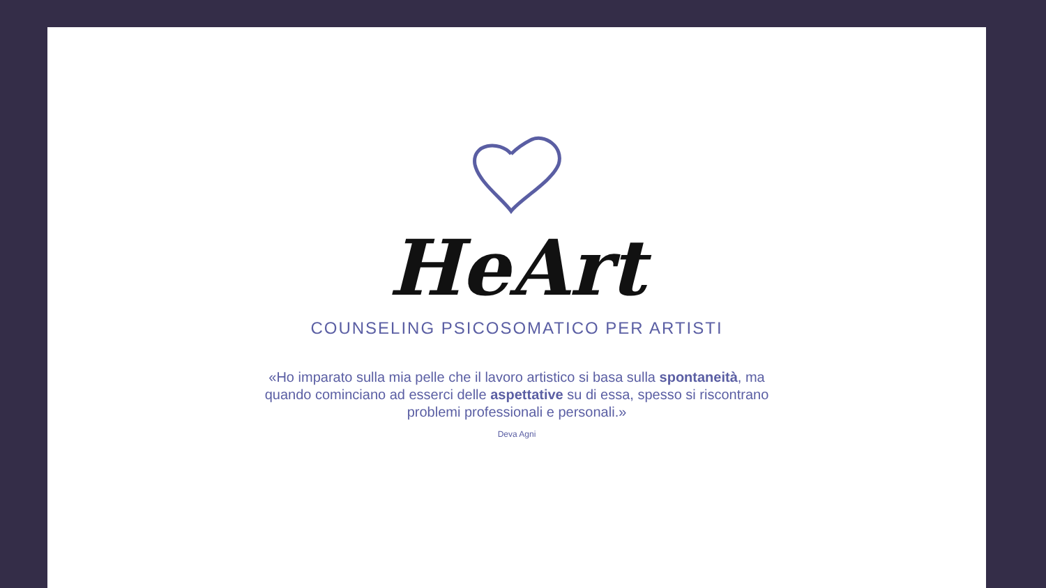HeArt
COUNSELING PSICOSOMATICO PER ARTISTI
«Ho imparato sulla mia pelle che il lavoro artistico si basa sulla spontaneità, ma quando cominciano ad esserci delle aspettative su di essa, spesso si riscontrano problemi professionali e personali.»
Deva Agni